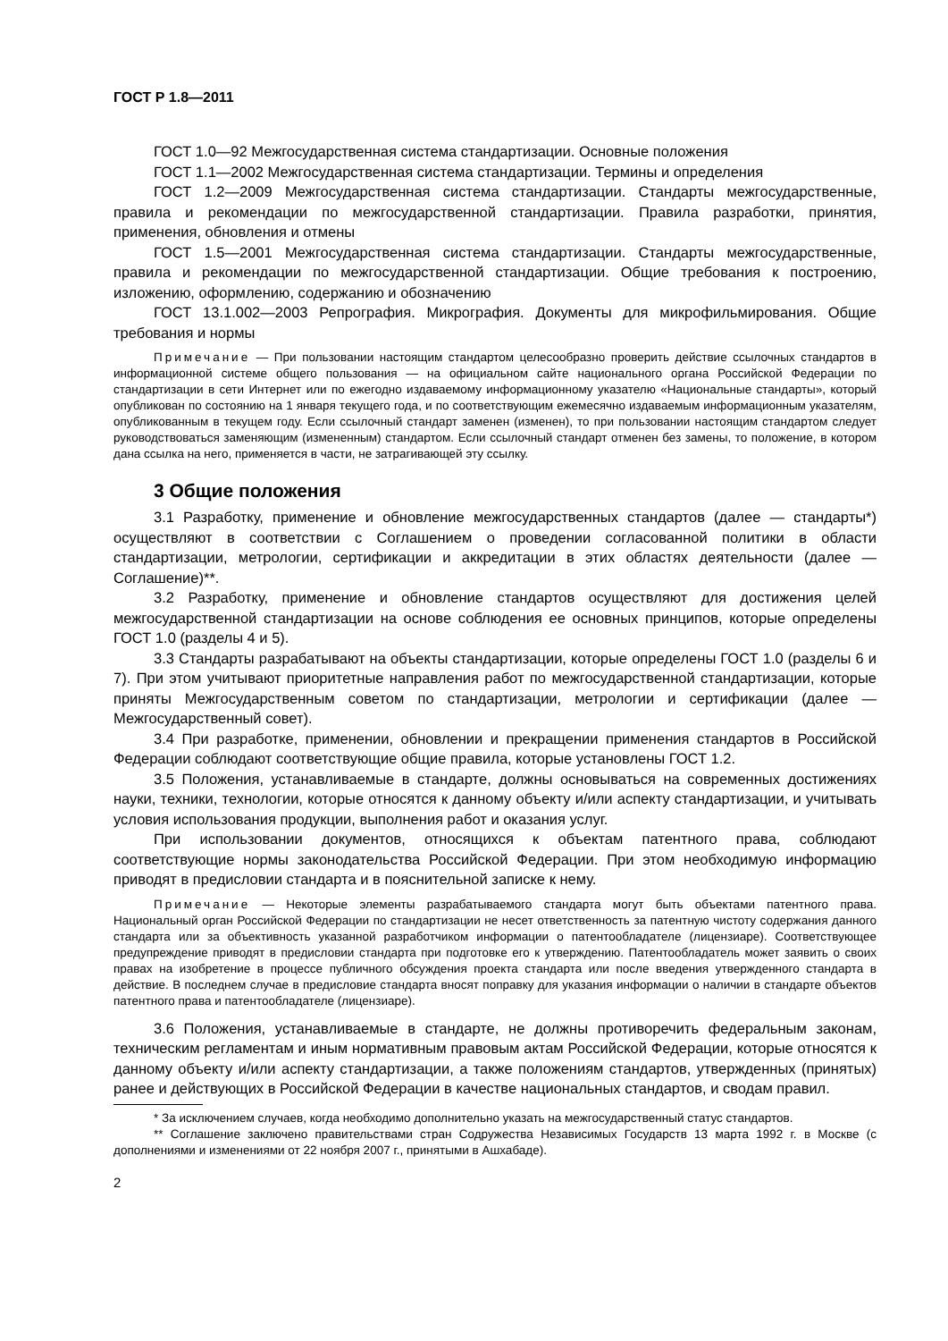ГОСТ Р 1.8—2011
ГОСТ 1.0—92 Межгосударственная система стандартизации. Основные положения
ГОСТ 1.1—2002 Межгосударственная система стандартизации. Термины и определения
ГОСТ 1.2—2009 Межгосударственная система стандартизации. Стандарты межгосударственные, правила и рекомендации по межгосударственной стандартизации. Правила разработки, принятия, применения, обновления и отмены
ГОСТ 1.5—2001 Межгосударственная система стандартизации. Стандарты межгосударственные, правила и рекомендации по межгосударственной стандартизации. Общие требования к построению, изложению, оформлению, содержанию и обозначению
ГОСТ 13.1.002—2003 Репрография. Микрография. Документы для микрофильмирования. Общие требования и нормы
Примечание — При пользовании настоящим стандартом целесообразно проверить действие ссылочных стандартов в информационной системе общего пользования — на официальном сайте национального органа Российской Федерации по стандартизации в сети Интернет или по ежегодно издаваемому информационному указателю «Национальные стандарты», который опубликован по состоянию на 1 января текущего года, и по соответствующим ежемесячно издаваемым информационным указателям, опубликованным в текущем году. Если ссылочный стандарт заменен (изменен), то при пользовании настоящим стандартом следует руководствоваться заменяющим (измененным) стандартом. Если ссылочный стандарт отменен без замены, то положение, в котором дана ссылка на него, применяется в части, не затрагивающей эту ссылку.
3 Общие положения
3.1 Разработку, применение и обновление межгосударственных стандартов (далее — стандарты*) осуществляют в соответствии с Соглашением о проведении согласованной политики в области стандартизации, метрологии, сертификации и аккредитации в этих областях деятельности (далее — Соглашение)**.
3.2 Разработку, применение и обновление стандартов осуществляют для достижения целей межгосударственной стандартизации на основе соблюдения ее основных принципов, которые определены ГОСТ 1.0 (разделы 4 и 5).
3.3 Стандарты разрабатывают на объекты стандартизации, которые определены ГОСТ 1.0 (разделы 6 и 7). При этом учитывают приоритетные направления работ по межгосударственной стандартизации, которые приняты Межгосударственным советом по стандартизации, метрологии и сертификации (далее — Межгосударственный совет).
3.4 При разработке, применении, обновлении и прекращении применения стандартов в Российской Федерации соблюдают соответствующие общие правила, которые установлены ГОСТ 1.2.
3.5 Положения, устанавливаемые в стандарте, должны основываться на современных достижениях науки, техники, технологии, которые относятся к данному объекту и/или аспекту стандартизации, и учитывать условия использования продукции, выполнения работ и оказания услуг.
При использовании документов, относящихся к объектам патентного права, соблюдают соответствующие нормы законодательства Российской Федерации. При этом необходимую информацию приводят в предисловии стандарта и в пояснительной записке к нему.
Примечание — Некоторые элементы разрабатываемого стандарта могут быть объектами патентного права. Национальный орган Российской Федерации по стандартизации не несет ответственность за патентную чистоту содержания данного стандарта или за объективность указанной разработчиком информации о патентообладателе (лицензиаре). Соответствующее предупреждение приводят в предисловии стандарта при подготовке его к утверждению. Патентообладатель может заявить о своих правах на изобретение в процессе публичного обсуждения проекта стандарта или после введения утвержденного стандарта в действие. В последнем случае в предисловие стандарта вносят поправку для указания информации о наличии в стандарте объектов патентного права и патентообладателе (лицензиаре).
3.6 Положения, устанавливаемые в стандарте, не должны противоречить федеральным законам, техническим регламентам и иным нормативным правовым актам Российской Федерации, которые относятся к данному объекту и/или аспекту стандартизации, а также положениям стандартов, утвержденных (принятых) ранее и действующих в Российской Федерации в качестве национальных стандартов, и сводам правил.
* За исключением случаев, когда необходимо дополнительно указать на межгосударственный статус стандартов.
** Соглашение заключено правительствами стран Содружества Независимых Государств 13 марта 1992 г. в Москве (с дополнениями и изменениями от 22 ноября 2007 г., принятыми в Ашхабаде).
2